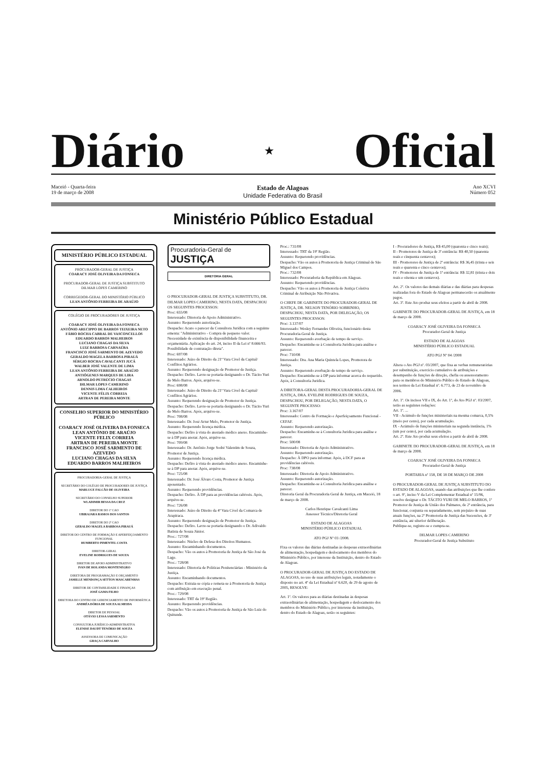Diário ★ Oficial
Maceió - Quarta-feira
19 de março de 2008
Estado de Alagoas
Unidade Federativa do Brasil
Ano XCVI
Número 052
Ministério Público Estadual
MINISTÉRIO PÚBLICO ESTADUAL
PROCURADOR-GERAL DE JUSTIÇA
COARACY JOSÉ OLIVEIRA DA FONSECA
PROCURADOR-GERAL DE JUSTIÇA SUBSTITUTO
DILMAR LOPES CAMERINO
CORREGEDOR-GERAL DO MINISTÉRIO PÚBLICO
LEAN ANTÔNIO FERREIRA DE ARAÚJO
COLÉGIO DE PROCURADORES DE JUSTIÇA
COARACY JOSÉ OLIVEIRA DA FONSECA
ANTÔNIO ARECIPPO DE BARROS TEIXEIRA NETO
FÁBIO ROCHA CABRAL DE VASCONCELLOS
EDUARDO BARROS MALHEIROS
LUCIANO CHAGAS DA SILVA
LUIZ BARBOSA CARNAÚBA
FRANCISCO JOSÉ SARMENTO DE AZEVEDO
GERALDO MAGELA BARBOSA PIRAUÁ
SÉRGIO ROCHA CAVALCANTI JUCÁ
WALBER JOSÉ VALENTE DE LIMA
LEAN ANTÔNIO FERREIRA DE ARAÚJO
ANTIÓGENES MARQUES DE LIRA
ARNOLDO PETRÚCIO CHAGAS
DILMAR LOPES CAMERINO
DENNIS LIMA CALHEIROS
VICENTE FÉLIX CORREIA
ARTRAN DE PEREIRA MONTE
CONSELHO SUPERIOR DO MINISTÉRIO PÚBLICO
COARACY JOSÉ OLIVEIRA DA FONSECA
LEAN ANTÔNIO DE ARAÚJO
VICENTE FELIX CORREIA
ARTRAN DE PEREIRA MONTE
FRANCISCO JOSÉ SARMENTO DE AZEVEDO
LUCIANO CHAGAS DA SILVA
EDUARDO BARROS MALHEIROS
PROCURADORIA-GERAL DE JUSTIÇA
SECRETÁRIO DO COLÉGIO DE PROCURADORES DE JUSTIÇA
MARLUCE FALCÃO DE OLIVEIRA
SECRETÁRIO DO CONSELHO SUPERIOR
WLADIMIR BESSA DA CRUZ
DIRETOR DO 1º CAO
UBIRAJARA RAMOS DOS SANTOS
DIRETOR DO 2º CAO
GERALDO MAGELA BARBOSA PIRAUÁ
DIRETOR DO CENTRO DE FORMAÇÃO E APERFEIÇOAMENTO FUNCIONAL
HUMBERTO PIMENTEL COSTA
DIRETOR-GERAL
EVELINE RODRIGUES DE SOUZA
DIRETOR DE APOIO ADMINISTRATIVO
IVAN DE HOLANDA MONTENEGRO
DIRETORA DE PROGRAMAÇÃO E ORÇAMENTO
JAMILLE MENDONÇA SETTON MASCARENHAS
DIRETOR DE CONTABILIDADE E FINANÇAS
JOSÉ GAMA FILHO
DIRETORA DO CENTRO DE GERENCIAMENTO DE INFORMÁTICA
ANDRÉA DÓRIA DE SOUZA ALMEIDA
DIRETOR DE PESSOAL
OTÁVIO LESSA SARMENTO
CONSULTORA JURÍDICO-ADMINISTRATIVA
ELENISE DAUDT TENÓRIO DE SOUZA
ASSESSORA DE COMUNICAÇÃO
GRAÇA CARVALHO
Procuradoria-Geral de
JUSTIÇA
DIRETORIA GERAL
O PROCURADOR-GERAL DE JUSTIÇA SUBSTITUTO, DR. DILMAR LOPES CAMERINO, NESTA DATA, DESPACHOU OS SEGUINTES PROCESSOS:
Proc: 655/08
Interessado: Diretoria de Apoio Administrativo.
Assunto: Requerendo autorização.
Despacho: Acato o parecer da Consultora Jurídica com a seguinte ementa: "Administrativo - Compra de pequeno valor. Necessidade de existência de disponibilidade financeira e orçamentária. Aplicação do art. 24, inciso II da Lei nº 8.666/93. Possibilidade de contratação direta".
Proc: 697/08
Interessado: Juízo de Direito da 21ª Vara Cível da Capital/ Conflitos Agrários.
Assunto: Requerendo designação de Promotor de Justiça.
Despacho: Defiro. Lavre-se portaria designando o Dr. Tácito Yuri de Melo Barros. Após, arquive-se.
Proc: 698/08
Interessado: Juízo de Direito da 21ª Vara Cível da Capital/ Conflitos Agrários.
Assunto: Requerendo designação de Promotor de Justiça.
Despacho: Defiro. Lavre-se portaria designando o Dr. Tácito Yuri de Melo Barros. Após, arquive-se.
Proc: 708/08
Interessado: Dr. José Artur Melo, Promotor de Justiça.
Assunto: Requerendo licença médica.
Despacho: Defiro à vista do atestado médico anexo. Encaminhe-se à DP para anotar. Após, arquive-se.
Proc: 709/08
Interessado: Dr. Antônio Jorge Sodré Valentim de Souza, Promotor de Justiça.
Assunto: Requerendo licença médica.
Despacho: Defiro à vista do atestado médico anexo. Encaminhe-se à DP para anotar. Após, arquive-se.
Proc: 725/08
Interessado: Dr. José Álvaro Costa, Promotor de Justiça aposentado.
Assunto: Requerendo providências.
Despacho: Defiro. À DP para as providências cabíveis. Após, arquive-se.
Proc: 726/08
Interessado: Juízo de Direito da 4ª Vara Cível da Comarca de Arapiraca.
Assunto: Requerendo designação de Promotor de Justiça.
Despacho: Defiro. Lavre-se portaria designando o Dr. Adivaldo Batista de Souza Júnior.
Proc.: 727/08
Interessado: Núcleo de Defesa dos Direitos Humanos.
Assunto: Encaminhando documentos.
Despacho: Vão os autos à Promotoria de Justiça de São José da Lage.
Proc.: 728/08
Interessado: Diretoria de Políticas Penitenciárias - Ministério da Justiça.
Assunto: Encaminhando documentos.
Despacho: Extraia-se cópia e remeta-se à Promotoria de Justiça com atribuição em execução penal.
Proc.: 729/08
Interessado: TRT da 19ª Região.
Assunto: Requerendo providências.
Despacho: Vão os autos à Promotoria de Justiça de São Luiz do Quitunde.
Proc.: 731/08
Interessado: TRT da 19ª Região.
Assunto: Requerendo providências.
Despacho: Vão os autos à Promotoria de Justiça Criminal de São Miguel dos Campos.
Proc.: 732/08
Interessado: Procuradoria da República em Alagoas.
Assunto: Requerendo providências.
Despacho: Vão os autos à Promotoria de Justiça Coletiva Criminal de Atribuição Não Privativa.
O CHEFE DE GABINETE DO PROCURADOR-GERAL DE JUSTIÇA, DR. NELSON TENÓRIO SOBRINHO, DESPACHOU, NESTA DATA, POR DELEGAÇÃO, OS SEGUINTES PROCESSOS:
Proc: 3.137/07
Interessado: Wesley Fernandes Oliveira, funcionário desta Procuradoria-Geral de Justiça.
Assunto: Requerendo averbação de tempo de serviço.
Despacho: Encaminhe-se à Consultoria Jurídica para análise e parecer.
Proc: 710/08
Interessado: Dra. Ana Maria Quintela Lopes, Promotora de Justiça.
Assunto: Requerendo averbação de tempo de serviço.
Despacho: Encaminhe-se à DP para informar acerca do requerido. Após, à Consultoria Jurídica.
A DIRETORA-GERAL DESTA PROCURADORIA-GERAL DE JUSTIÇA, DRA. EVELINE RODRIGUES DE SOUZA, DESPACHOU, POR DELEGAÇÃO, NESTA DATA, O SEGUINTE PROCESSO:
Proc: 3.167/07
Interessado: Centro de Formação e Aperfeiçoamento Funcional - CEFAF.
Assunto: Requerendo autorização.
Despacho: Encaminhe-se à Consultoria Jurídica para análise e parecer.
Proc: 500/08
Interessado: Diretoria de Apoio Administrativo.
Assunto: Requerendo autorização.
Despacho: À DPO para informar. Após, à DCF para as providências cabíveis.
Proc: 738/08
Interessado: Diretoria de Apoio Administrativo.
Assunto: Requerendo autorização.
Despacho: Encaminhe-se à Consultoria Jurídica para análise e parecer.
Diretoria Geral da Procuradoria Geral de Justiça, em Maceió, 18 de março de 2008.
Carlos Henrique Cavalcanti Lima
Assessor Técnico/Diretoria Geral
ESTADO DE ALAGOAS
MINISTÉRIO PÚBLICO ESTADUAL
ATO PGJ Nº 03 /2008.
Fixa os valores das diárias destinadas às despesas extraordinárias de alimentação, hospedagem e deslocamento dos membros do Ministério Público, por interesse da Instituição, dentro do Estado de Alagoas.
O PROCURADOR-GERAL DE JUSTIÇA DO ESTADO DE ALAGOAS, no uso de suas atribuições legais, notadamente o disposto no art. 4º da Lei Estadual nº 6.620, de 29 de agosto de 2005, RESOLVE:
Art. 1º. Os valores para as diárias destinadas às despesas extraordinárias de alimentação, hospedagem e deslocamento dos membros do Ministério Público, por interesse da instituição, dentro do Estado de Alagoas, serão os seguintes:
I - Procuradores de Justiça, R$ 45,00 (quarenta e cinco reais);
II - Promotores de Justiça de 3ª entrância: R$ 40,50 (quarenta reais e cinquenta centavos);
III - Promotores de Justiça de 2ª entrância: R$ 36,45 (trinta e seis reais e quarenta e cinco centavos);
IV - Promotores de Justiça de 1ª entrância: R$ 32,81 (trinta e dois reais e oitenta e um centavos).
Art. 2º. Os valores das demais diárias e das diárias para despesas realizadas fora do Estado de Alagoas permanecerão os atualmente pagos.
Art. 3º. Este Ato produz seus efeitos a partir de abril de 2008.
GABINETE DO PROCURADOR-GERAL DE JUSTIÇA, em 18 de março de 2008.
COARACY JOSÉ OLIVEIRA DA FONSECA
Procurador-Geral de Justiça
ESTADO DE ALAGOAS
MINISTÉRIO PÚBLICO ESTADUAL
ATO PGJ Nº 04 /2008
Altera o Ato PGJ nº. 03/2007, que fixa as verbas remuneratórias por substituição, exercício cumulativo de atribuições e desempenho de funções de direção, chefia ou assessoramento para os membros do Ministério Público do Estado de Alagoas, nos termos da Lei Estadual nº. 6.773, de 23 de novembro de 2006.
Art. 1º. Os incisos VII e IX, do Art. 1º, do Ato PGJ nº. 03/2007, terão as seguintes redações:
Art. 1º. ...
VII - Acúmulo de funções ministeriais na mesma comarca, 0,5% (meio por cento), por cada acumulação.
IX - Acúmulo de funções ministeriais na segunda instância, 1% (um por cento), por cada acumulação.
Art. 2º. Este Ato produz seus efeitos a partir de abril de 2008.
GABINETE DO PROCURADOR-GERAL DE JUSTIÇA, em 18 de março de 2008.
COARACY JOSÉ OLIVEIRA DA FONSECA
Procurador-Geral de Justiça
PORTARIA nº 158, DE 18 DE MARÇO DE 2008
O PROCURADOR-GERAL DE JUSTIÇA SUBSTITUTO DO ESTADO DE ALAGOAS, usando das atribuições que lhe confere o art. 9º, inciso V da Lei Complementar Estadual nº 15/96, resolve designar o Dr. TÁCITO YURI DE MELO BARROS, 1º Promotor de Justiça de União dos Palmares, de 2ª entrância, para funcionar, conjunta ou separadamente, sem prejuízo de suas atuais funções, na 2ª Promotoria de Justiça das Sucessões, de 3ª entrância, até ulterior deliberação.
Publique-se, registre-se e cumpra-se.
DILMAR LOPES CAMERINO
Procurador-Geral de Justiça Substituto